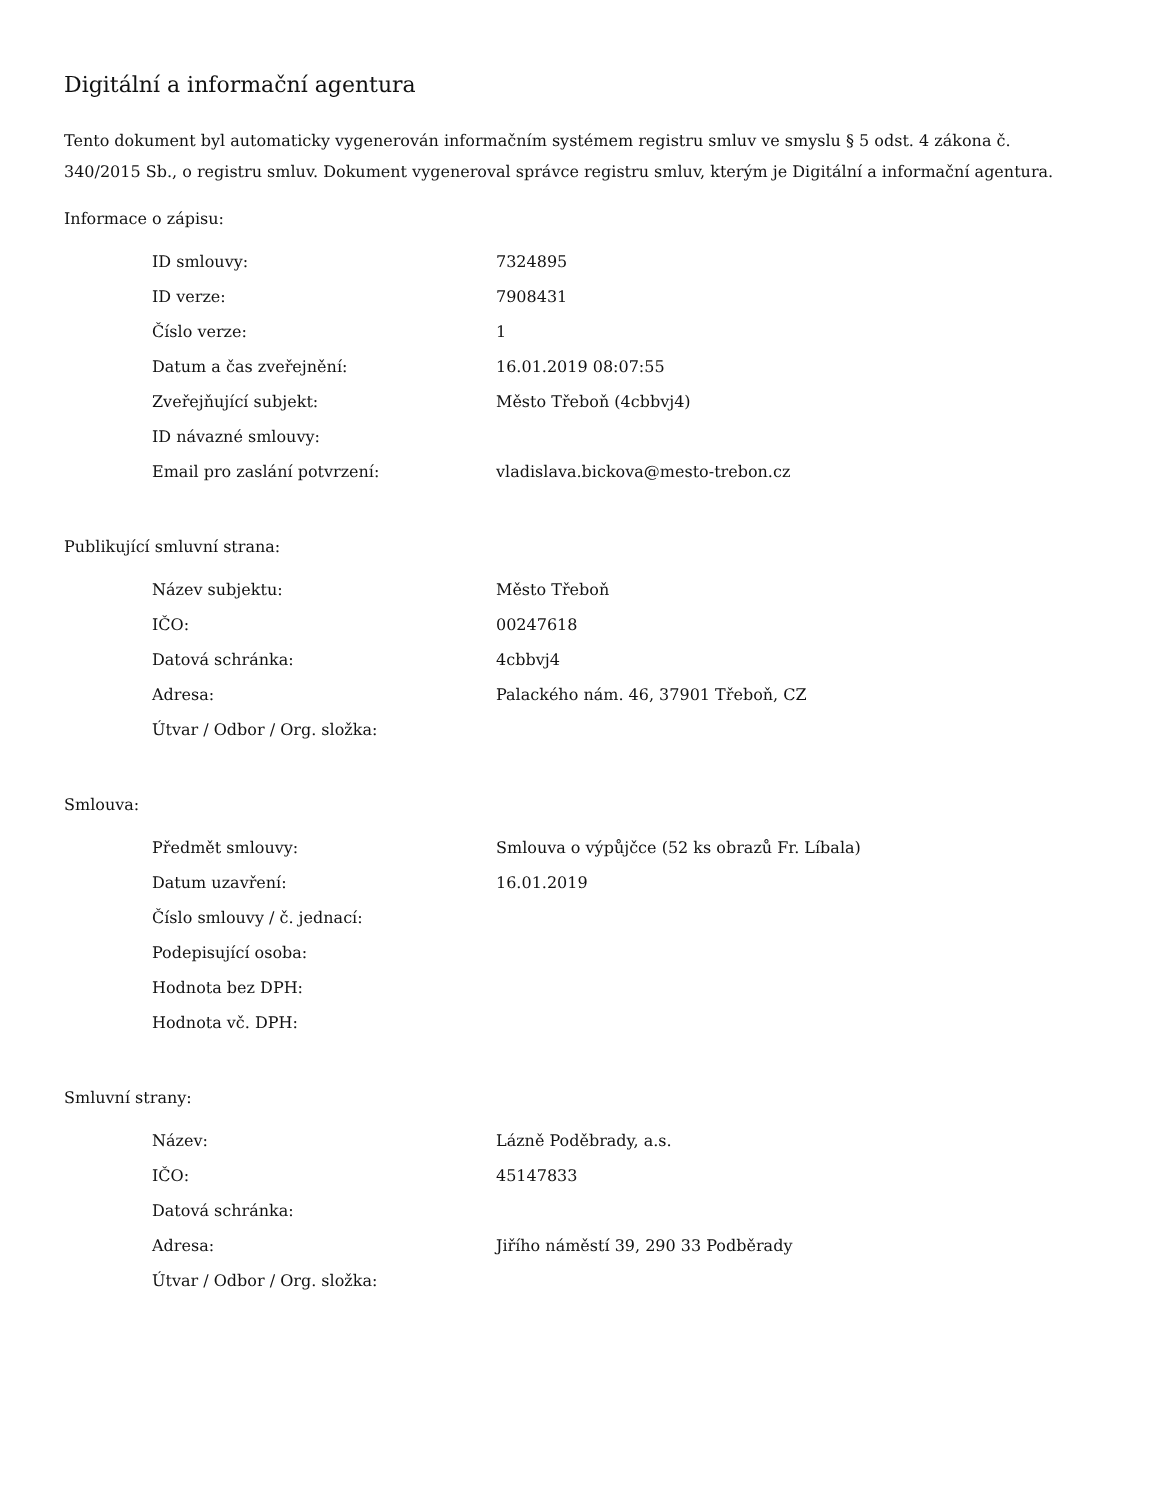Digitální a informační agentura
Tento dokument byl automaticky vygenerován informačním systémem registru smluv ve smyslu § 5 odst. 4 zákona č. 340/2015 Sb., o registru smluv. Dokument vygeneroval správce registru smluv, kterým je Digitální a informační agentura.
Informace o zápisu:
| ID smlouvy: | 7324895 |
| ID verze: | 7908431 |
| Číslo verze: | 1 |
| Datum a čas zveřejnění: | 16.01.2019 08:07:55 |
| Zveřejňující subjekt: | Město Třeboň (4cbbvj4) |
| ID návazné smlouvy: | |
| Email pro zaslání potvrzení: | vladislava.bickova@mesto-trebon.cz |
Publikující smluvní strana:
| Název subjektu: | Město Třeboň |
| IČO: | 00247618 |
| Datová schránka: | 4cbbvj4 |
| Adresa: | Palackého nám. 46, 37901 Třeboň, CZ |
| Útvar / Odbor / Org. složka: | |
Smlouva:
| Předmět smlouvy: | Smlouva o výpůjčce (52 ks obrazů Fr. Líbala) |
| Datum uzavření: | 16.01.2019 |
| Číslo smlouvy / č. jednací: | |
| Podepisující osoba: | |
| Hodnota bez DPH: | |
| Hodnota vč. DPH: | |
Smluvní strany:
| Název: | Lázně Poděbrady, a.s. |
| IČO: | 45147833 |
| Datová schránka: | |
| Adresa: | Jiřího náměstí 39, 290 33 Podběrady |
| Útvar / Odbor / Org. složka: | |